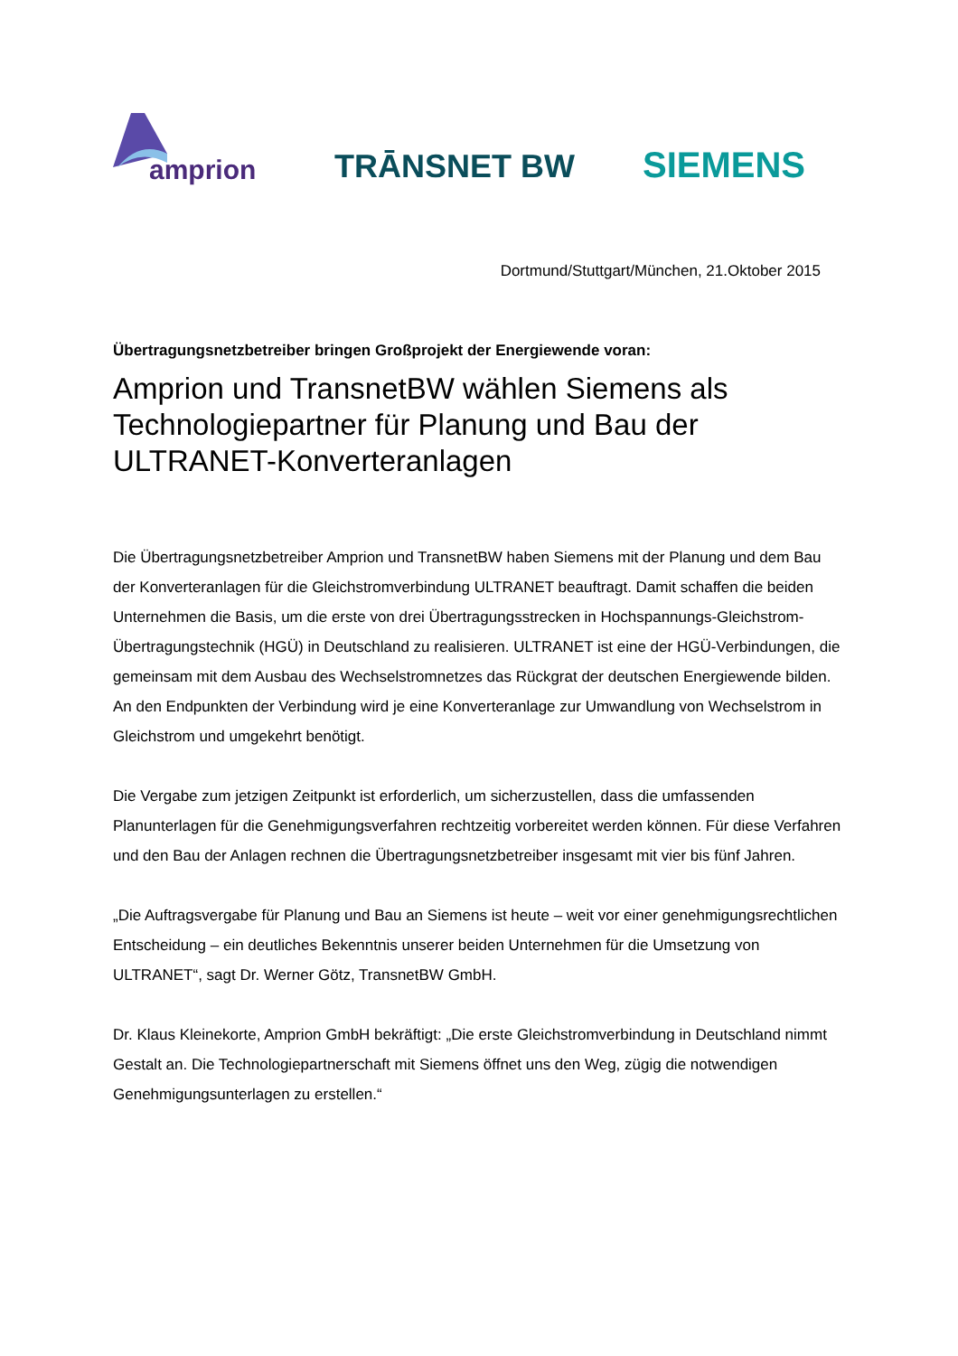amprion
TRĀNSNET BW
SIEMENS
Dortmund/Stuttgart/München, 21.Oktober 2015
Übertragungsnetzbetreiber bringen Großprojekt der Energiewende voran:
Amprion und TransnetBW wählen Siemens als Technologiepartner für Planung und Bau der ULTRANET-Konverteranlagen
Die Übertragungsnetzbetreiber Amprion und TransnetBW haben Siemens mit der Planung und dem Bau der Konverteranlagen für die Gleichstromverbindung ULTRANET beauftragt. Damit schaffen die beiden Unternehmen die Basis, um die erste von drei Übertragungsstrecken in Hochspannungs-Gleichstrom-Übertragungstechnik (HGÜ) in Deutschland zu realisieren. ULTRANET ist eine der HGÜ-Verbindungen, die gemeinsam mit dem Ausbau des Wechselstromnetzes das Rückgrat der deutschen Energiewende bilden. An den Endpunkten der Verbindung wird je eine Konverteranlage zur Umwandlung von Wechselstrom in Gleichstrom und umgekehrt benötigt.
Die Vergabe zum jetzigen Zeitpunkt ist erforderlich, um sicherzustellen, dass die umfassenden Planunterlagen für die Genehmigungsverfahren rechtzeitig vorbereitet werden können. Für diese Verfahren und den Bau der Anlagen rechnen die Übertragungsnetzbetreiber insgesamt mit vier bis fünf Jahren.
„Die Auftragsvergabe für Planung und Bau an Siemens ist heute – weit vor einer genehmigungsrechtlichen Entscheidung – ein deutliches Bekenntnis unserer beiden Unternehmen für die Umsetzung von ULTRANET“, sagt Dr. Werner Götz, TransnetBW GmbH.
Dr. Klaus Kleinekorte, Amprion GmbH bekräftigt: „Die erste Gleichstromverbindung in Deutschland nimmt Gestalt an. Die Technologiepartnerschaft mit Siemens öffnet uns den Weg, zügig die notwendigen Genehmigungsunterlagen zu erstellen.“